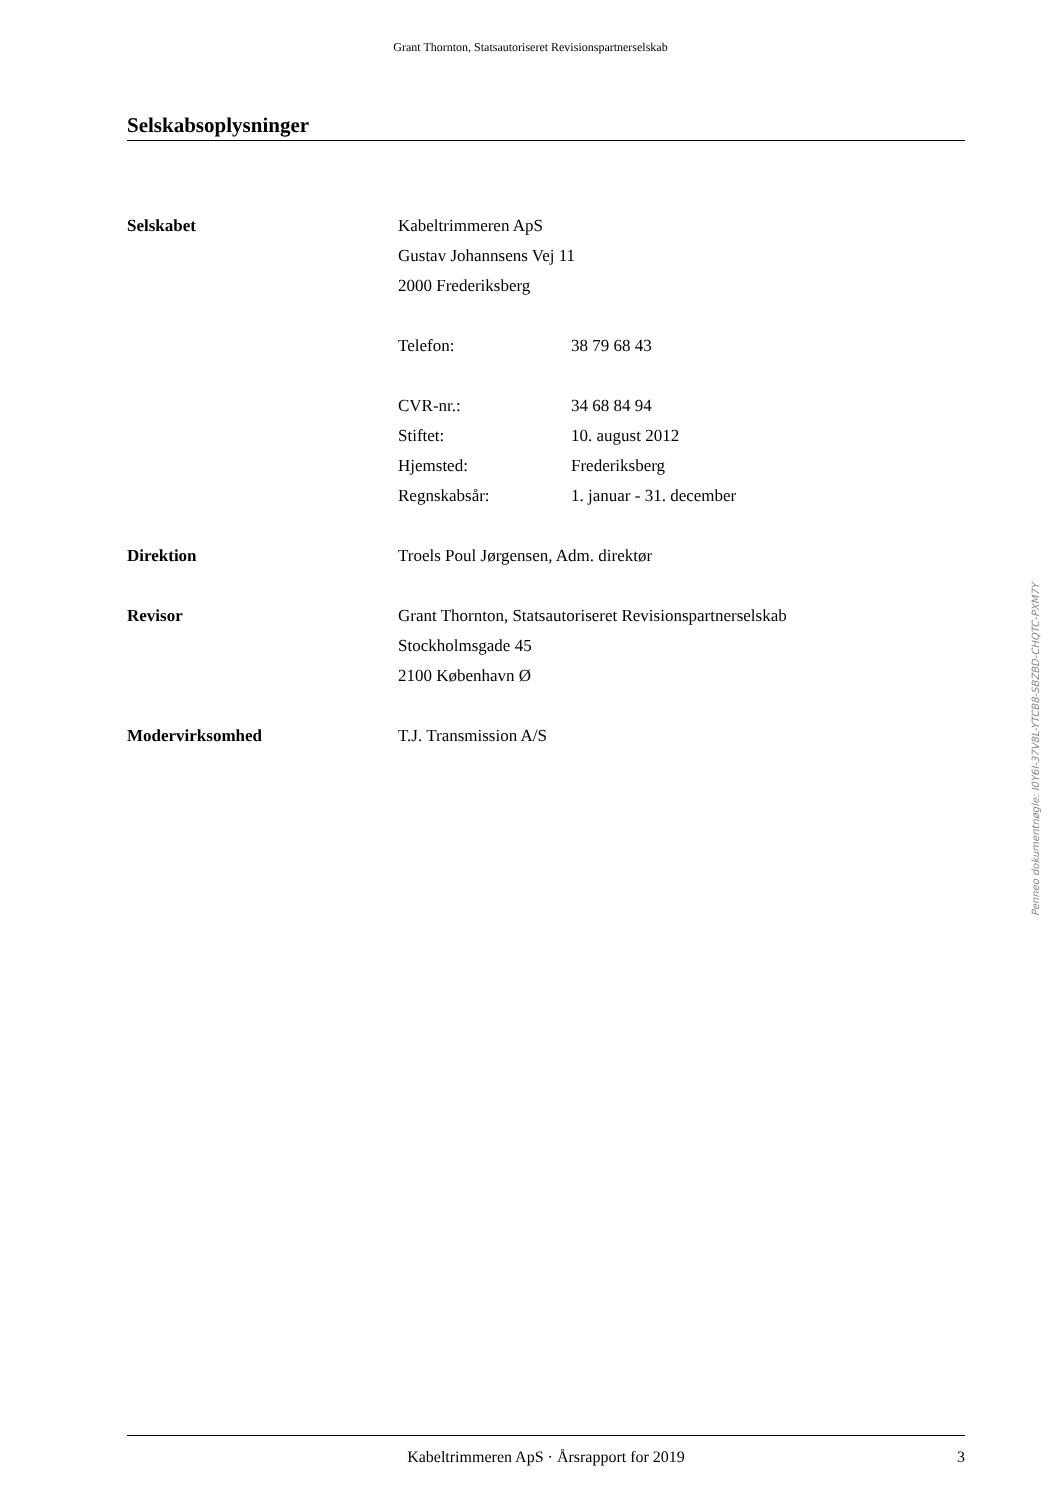Grant Thornton, Statsautoriseret Revisionspartnerselskab
Selskabsoplysninger
Selskabet Kabeltrimmeren ApS
Gustav Johannsens Vej 11
2000 Frederiksberg
Telefon: 38 79 68 43
CVR-nr.: 34 68 84 94
Stiftet: 10. august 2012
Hjemsted: Frederiksberg
Regnskabsår: 1. januar - 31. december
Direktion Troels Poul Jørgensen, Adm. direktør
Revisor Grant Thornton, Statsautoriseret Revisionspartnerselskab
Stockholmsgade 45
2100 København Ø
Modervirksomhed T.J. Transmission A/S
Penneo dokumentnøgle: I0Y6I-37V8L-YTCB8-SBZBD-CHQTC-PXM7Y
Kabeltrimmeren ApS · Årsrapport for 2019 3